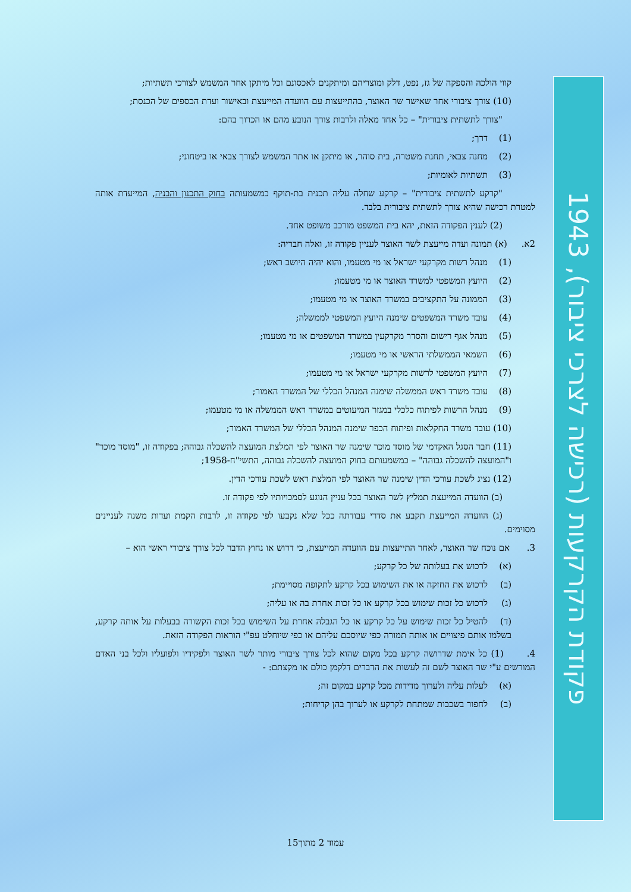קווי הולכה והספקה של גז, נפט, דלק ומוצריהם ומיתקנים לאכסונם וכל מיתקן אחר המשמש לצורכי תשתיות;
(10) צורך ציבורי אחר שאישר שר האוצר, בהתייעצות עם הוועדה המייעצת ובאישור ועדת הכספים של הכנסת;
"צורך לתשתית ציבורית" – כל אחד מאלה ולרבות צורך הנובע מהם או הכרוך בהם:
(1) דרך;
(2) מחנה צבאי, תחנת משטרה, בית סוהר, או מיתקן או אתר המשמש לצורך צבאי או ביטחוני;
(3) תשתיות לאומיות;
"קרקע לתשתית ציבורית" – קרקע שחלה עליה תכנית בת-תוקף כמשמעותה בחוק התכנון והבניה, המייעדת אותה למטרת רכישה שהיא צורך לתשתית ציבורית בלבד.
(2) לענין הפקודה הזאת, יהא בית המשפט מורכב משופט אחד.
2א. (א) תמונה ועדה מייעצת לשר האוצר לעניין פקודה זו, ואלה חבריה:
(1) מנהל רשות מקרקעי ישראל או מי מטעמו, והוא יהיה היושב ראש;
(2) היועץ המשפטי למשרד האוצר או מי מטעמו;
(3) הממונה על התקציבים במשרד האוצר או מי מטעמו;
(4) עובד משרד המשפטים שימנה היועץ המשפטי לממשלה;
(5) מנהל אגף רישום והסדר מקרקעין במשרד המשפטים או מי מטעמו;
(6) השמאי הממשלתי הראשי או מי מטעמו;
(7) היועץ המשפטי לרשות מקרקעי ישראל או מי מטעמו;
(8) עובד משרד ראש הממשלה שימנה המנהל הכללי של המשרד האמור;
(9) מנהל הרשות לפיתוח כלכלי במגזר המיעוטים במשרד ראש הממשלה או מי מטעמו;
(10) עובד משרד החקלאות ופיתוח הכפר שימנה המנהל הכללי של המשרד האמור;
(11) חבר הסגל האקדמי של מוסד מוכר שימנה שר האוצר לפי המלצת המועצה להשכלה גבוהה; בפקודה זו, "מוסד מוכר" ו"המועצה להשכלה גבוהה" – כמשמעותם בחוק המועצה להשכלה גבוהה, התשי"ח-1958;
(12) נציג לשכת עורכי הדין שימנה שר האוצר לפי המלצת ראש לשכת עורכי הדין.
(ב) הוועדה המייעצת תמליץ לשר האוצר בכל עניין הנוגע לסמכויותיו לפי פקודה זו.
(ג) הוועדה המייעצת תקבע את סדרי עבודתה ככל שלא נקבעו לפי פקודה זו, לרבות הקמת ועדות משנה לעניינים מסוימים.
3. אם נוכח שר האוצר, לאחר התייעצות עם הוועדה המייעצת, כי דרוש או נחוץ הדבר לכל צורך ציבורי ראשי הוא –
(א) לרכוש את בעלותה של כל קרקע;
(ב) לרכוש את החזקה או את השימוש בכל קרקע לתקופה מסויימת;
(ג) לרכוש כל זכות שימוש בכל קרקע או כל זכות אחרת בה או עליה;
(ד) להטיל כל זכות שימוש על כל קרקע או כל הגבלה אחרת על השימוש בכל זכות הקשורה בבעלות על אותה קרקע, בשלמו אותם פיצויים או אותה תמורה כפי שיוסכם עליהם או כפי שיוחלט עפ"י הוראות הפקודה הזאת.
4. (1) כל אימת שדרושה קרקע בכל מקום שהוא לכל צורך ציבורי מותר לשר האוצר ולפקידיו ולפועליו ולכל בני האדם המורשים ע"י שר האוצר לשם זה לעשות את הדברים דלקמן כולם או מקצתם: -
(א) לעלות עליה ולערוך מדידות מכל קרקע במקום זה;
(ב) לחפור בשכבות שמתחת לקרקע או לערוך בהן קדיחות;
פקודת הקרקעות (רכישה לצרכי ציבור), 1943
עמוד 2 מתוך15